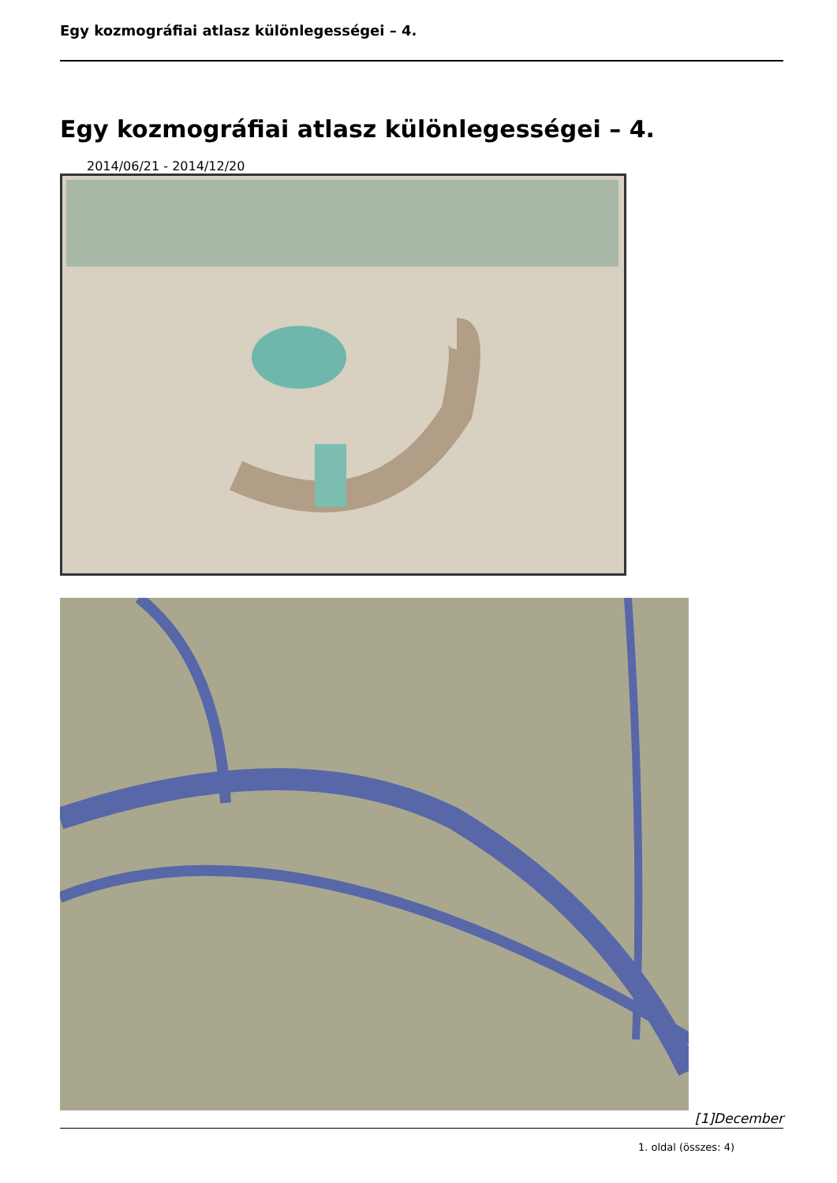Egy kozmográfiai atlasz különlegességei – 4.
Egy kozmográfiai atlasz különlegességei – 4.
2014/06/21 - 2014/12/20
[1]December
1. oldal (összes: 4)